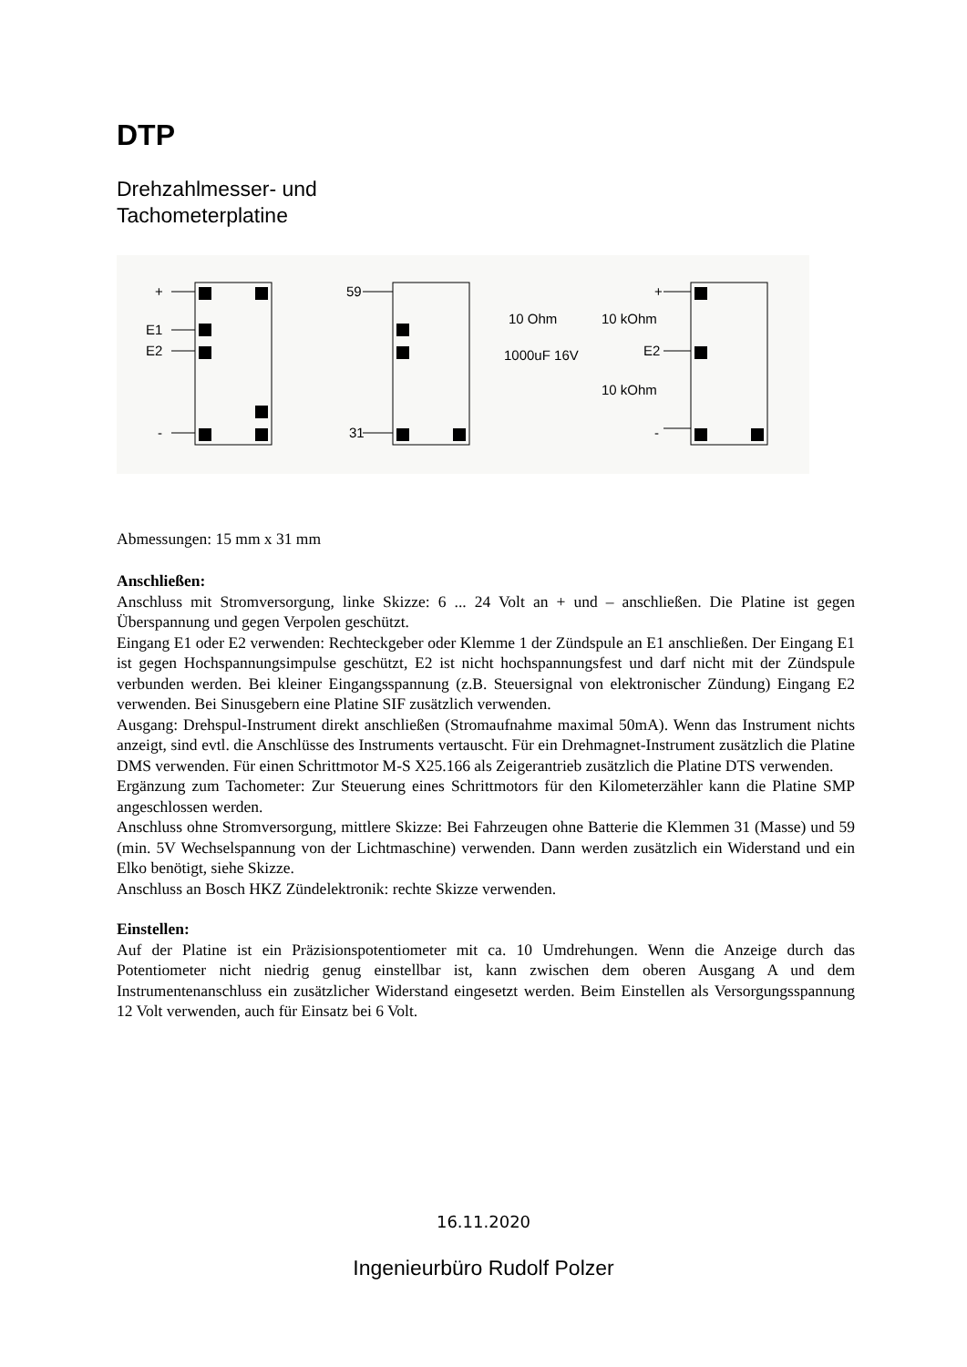DTP
Drehzahlmesser- und
Tachometerplatine
+
E1
E2
-
59
31
10 Ohm
1000uF 16V
+
10 kOhm
E2
10 kOhm
-
Abmessungen: 15 mm x 31 mm
Anschließen:
Anschluss mit Stromversorgung, linke Skizze: 6 ... 24 Volt an + und – anschließen. Die Platine ist gegen Überspannung und gegen Verpolen geschützt.
Eingang E1 oder E2 verwenden: Rechteckgeber oder Klemme 1 der Zündspule an E1 anschließen. Der Eingang E1 ist gegen Hochspannungsimpulse geschützt, E2 ist nicht hochspannungsfest und darf nicht mit der Zündspule verbunden werden. Bei kleiner Eingangsspannung (z.B. Steuersignal von elektronischer Zündung) Eingang E2 verwenden. Bei Sinusgebern eine Platine SIF zusätzlich verwenden.
Ausgang: Drehspul-Instrument direkt anschließen (Stromaufnahme maximal 50mA). Wenn das Instrument nichts anzeigt, sind evtl. die Anschlüsse des Instruments vertauscht. Für ein Drehmagnet-Instrument zusätzlich die Platine DMS verwenden. Für einen Schrittmotor M-S X25.166 als Zeigerantrieb zusätzlich die Platine DTS verwenden.
Ergänzung zum Tachometer: Zur Steuerung eines Schrittmotors für den Kilometerzähler kann die Platine SMP angeschlossen werden.
Anschluss ohne Stromversorgung, mittlere Skizze: Bei Fahrzeugen ohne Batterie die Klemmen 31 (Masse) und 59 (min. 5V Wechselspannung von der Lichtmaschine) verwenden. Dann werden zusätzlich ein Widerstand und ein Elko benötigt, siehe Skizze.
Anschluss an Bosch HKZ Zündelektronik: rechte Skizze verwenden.
Einstellen:
Auf der Platine ist ein Präzisionspotentiometer mit ca. 10 Umdrehungen. Wenn die Anzeige durch das Potentiometer nicht niedrig genug einstellbar ist, kann zwischen dem oberen Ausgang A und dem Instrumentenanschluss ein zusätzlicher Widerstand eingesetzt werden. Beim Einstellen als Versorgungsspannung 12 Volt verwenden, auch für Einsatz bei 6 Volt.
16.11.2020
Ingenieurbüro Rudolf Polzer